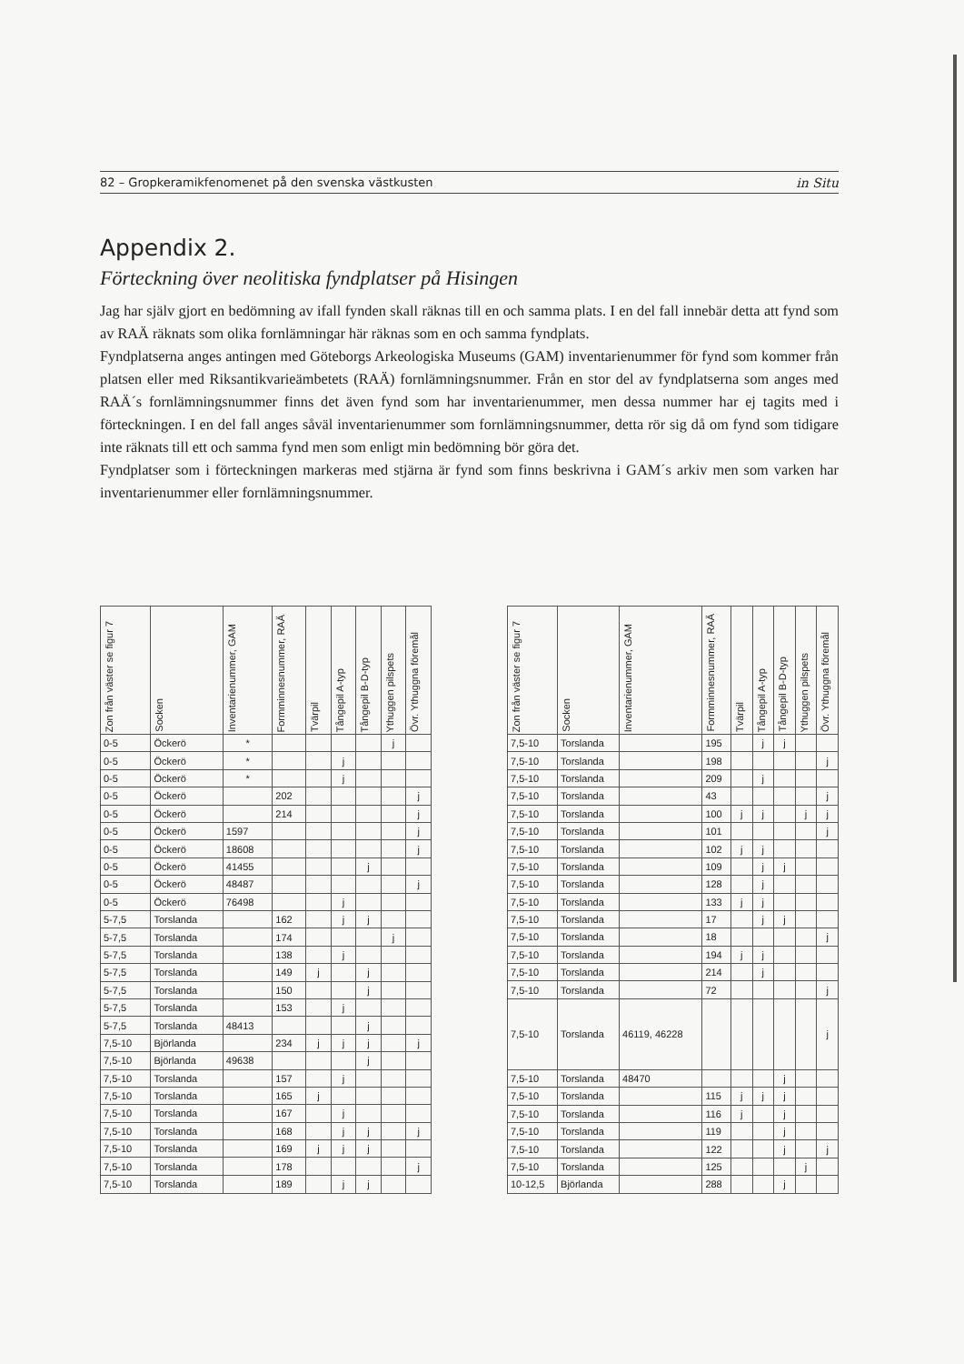82 – Gropkeramikfenomenet på den svenska västkusten in Situ
Appendix 2.
Förteckning över neolitiska fyndplatser på Hisingen
Jag har själv gjort en bedömning av ifall fynden skall räknas till en och samma plats. I en del fall innebär detta att fynd som av RAÄ räknats som olika fornlämningar här räknas som en och samma fyndplats.
Fyndplatserna anges antingen med Göteborgs Arkeologiska Museums (GAM) inventarienummer för fynd som kommer från platsen eller med Riksantikvarieämbetets (RAÄ) fornlämningsnummer. Från en stor del av fyndplatserna som anges med RAÄ´s fornlämningsnummer finns det även fynd som har inventarienummer, men dessa nummer har ej tagits med i förteckningen. I en del fall anges såväl inventarienummer som fornlämningsnummer, detta rör sig då om fynd som tidigare inte räknats till ett och samma fynd men som enligt min bedömning bör göra det.
Fyndplatser som i förteckningen markeras med stjärna är fynd som finns beskrivna i GAM´s arkiv men som varken har inventarienummer eller fornlämningsnummer.
| Zon från väster se figur 7 | Socken | Inventarienummer, GAM | Formminnesnummer, RAÄ | Tvärpil | Tångepil A-typ | Tångepil B-D-typ | Ythuggen pilspets | Övr. Ythuggna föremål |
| --- | --- | --- | --- | --- | --- | --- | --- | --- |
| 0-5 | Öckerö | * | | | | | j | |
| 0-5 | Öckerö | * | | | j | | | |
| 0-5 | Öckerö | * | | | j | | | |
| 0-5 | Öckerö | | 202 | | | | | j |
| 0-5 | Öckerö | | 214 | | | | | j |
| 0-5 | Öckerö | 1597 | | | | | | j |
| 0-5 | Öckerö | 18608 | | | | | | j |
| 0-5 | Öckerö | 41455 | | | | j | | |
| 0-5 | Öckerö | 48487 | | | | | | j |
| 0-5 | Öckerö | 76498 | | | j | | | |
| 5-7,5 | Torslanda | | 162 | | j | j | | |
| 5-7,5 | Torslanda | | 174 | | | | j | |
| 5-7,5 | Torslanda | | 138 | | j | | | |
| 5-7,5 | Torslanda | | 149 | j | | j | | |
| 5-7,5 | Torslanda | | 150 | | | j | | |
| 5-7,5 | Torslanda | | 153 | | j | | | |
| 5-7,5 | Torslanda | 48413 | | | | j | | |
| 7,5-10 | Björlanda | | 234 | j | j | j | | j |
| 7,5-10 | Björlanda | 49638 | | | | j | | |
| 7,5-10 | Torslanda | | 157 | | j | | | |
| 7,5-10 | Torslanda | | 165 | j | | | | |
| 7,5-10 | Torslanda | | 167 | | j | | | |
| 7,5-10 | Torslanda | | 168 | | j | j | | j |
| 7,5-10 | Torslanda | | 169 | j | j | j | | |
| 7,5-10 | Torslanda | | 178 | | | | | j |
| 7,5-10 | Torslanda | | 189 | | j | j | | |
| Zon från väster se figur 7 | Socken | Inventarienummer, GAM | Formminnesnummer, RAÄ | Tvärpil | Tångepil A-typ | Tångepil B-D-typ | Ythuggen pilspets | Övr. Ythuggna föremål |
| --- | --- | --- | --- | --- | --- | --- | --- | --- |
| 7,5-10 | Torslanda | | 195 | | j | j | | |
| 7,5-10 | Torslanda | | 198 | | | | | j |
| 7,5-10 | Torslanda | | 209 | | j | | | |
| 7,5-10 | Torslanda | | 43 | | | | | j |
| 7,5-10 | Torslanda | | 100 | j | j | | j | j |
| 7,5-10 | Torslanda | | 101 | | | | | j |
| 7,5-10 | Torslanda | | 102 | j | j | | | |
| 7,5-10 | Torslanda | | 109 | | j | j | | |
| 7,5-10 | Torslanda | | 128 | | j | | | |
| 7,5-10 | Torslanda | | 133 | j | j | | | |
| 7,5-10 | Torslanda | | 17 | | j | j | | |
| 7,5-10 | Torslanda | | 18 | | | | | j |
| 7,5-10 | Torslanda | | 194 | j | j | | | |
| 7,5-10 | Torslanda | | 214 | | j | | | |
| 7,5-10 | Torslanda | | 72 | | | | | j |
| 7,5-10 | Torslanda | 46119, 46228 | | | | | | j |
| 7,5-10 | Torslanda | 48470 | | | | j | | |
| 7,5-10 | Torslanda | | 115 | j | j | j | | |
| 7,5-10 | Torslanda | | 116 | j | | j | | |
| 7,5-10 | Torslanda | | 119 | | | j | | |
| 7,5-10 | Torslanda | | 122 | | | j | | j |
| 7,5-10 | Torslanda | | 125 | | | | j | |
| 10-12,5 | Björlanda | | 288 | | | j | | |